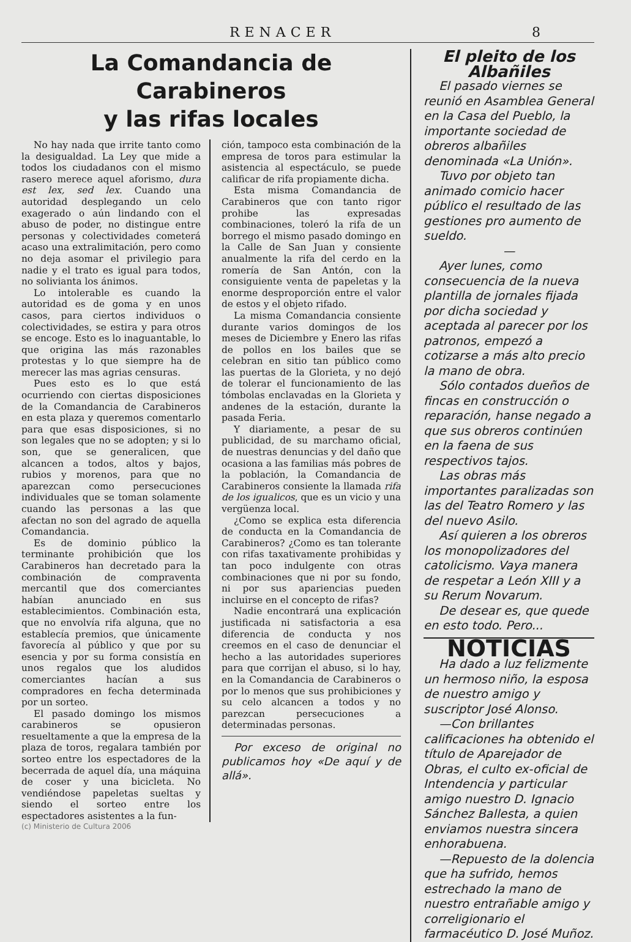RENACER 8
La Comandancia de Carabineros
y las rifas locales
No hay nada que irrite tanto como la desigualdad. La Ley que mide a todos los ciudadanos con el mismo rasero merece aquel aforismo, dura est lex, sed lex. Cuando una autoridad desplegando un celo exagerado o aún lindando con el abuso de poder, no distingue entre personas y colectividades cometerá acaso una extralimitación, pero como no deja asomar el privilegio para nadie y el trato es igual para todos, no solivianta los ánimos.
Lo intolerable es cuando la autoridad es de goma y en unos casos, para ciertos individuos o colectividades, se estira y para otros se encoge. Esto es lo inaguantable, lo que origina las más razonables protestas y lo que siempre ha de merecer las mas agrias censuras.
Pues esto es lo que está ocurriendo con ciertas disposiciones de la Comandancia de Carabineros en esta plaza y queremos comentarlo para que esas disposiciones, si no son legales que no se adopten; y si lo son, que se generalicen, que alcancen a todos, altos y bajos, rubios y morenos, para que no aparezcan como persecuciones individuales que se toman solamente cuando las personas a las que afectan no son del agrado de aquella Comandancia.
Es de dominio público la terminante prohibición que los Carabineros han decretado para la combinación de compraventa mercantil que dos comerciantes habían anunciado en sus establecimientos. Combinación esta, que no envolvía rifa alguna, que no establecía premios, que únicamente favorecía al público y que por su esencia y por su forma consistía en unos regalos que los aludidos comerciantes hacían a sus compradores en fecha determinada por un sorteo.
El pasado domingo los mismos carabineros se opusieron resueltamente a que la empresa de la plaza de toros, regalara también por sorteo entre los espectadores de la becerrada de aquel día, una máquina de coser y una bicicleta. No vendiéndose papeletas sueltas y siendo el sorteo entre los espectadores asistentes a la fun-
ción, tampoco esta combinación de la empresa de toros para estimular la asistencia al espectáculo, se puede calificar de rifa propiamente dicha.
Esta misma Comandancia de Carabineros que con tanto rigor prohibe las expresadas combinaciones, toleró la rifa de un borrego el mismo pasado domingo en la Calle de San Juan y consiente anualmente la rifa del cerdo en la romería de San Antón, con la consiguiente venta de papeletas y la enorme desproporción entre el valor de estos y el objeto rifado.
La misma Comandancia consiente durante varios domingos de los meses de Diciembre y Enero las rifas de pollos en los bailes que se celebran en sitio tan público como las puertas de la Glorieta, y no dejó de tolerar el funcionamiento de las tómbolas enclavadas en la Glorieta y andenes de la estación, durante la pasada Feria.
Y diariamente, a pesar de su publicidad, de su marchamo oficial, de nuestras denuncias y del daño que ocasiona a las familias más pobres de la población, la Comandancia de Carabineros consiente la llamada rifa de los igualicos, que es un vicio y una vergüenza local.
¿Como se explica esta diferencia de conducta en la Comandancia de Carabineros? ¿Como es tan tolerante con rifas taxativamente prohibidas y tan poco indulgente con otras combinaciones que ni por su fondo, ni por sus apariencias pueden incluirse en el concepto de rifas?
Nadie encontrará una explicación justificada ni satisfactoria a esa diferencia de conducta y nos creemos en el caso de denunciar el hecho a las autoridades superiores para que corrijan el abuso, si lo hay, en la Comandancia de Carabineros o por lo menos que sus prohibiciones y su celo alcancen a todos y no parezcan persecuciones a determinadas personas.
Por exceso de original no publicamos hoy «De aquí y de allá».
(c) Ministerio de Cultura 2006
El pleito de los Albañiles
El pasado viernes se reunió en Asamblea General en la Casa del Pueblo, la importante sociedad de obreros albañiles denominada «La Unión».
Tuvo por objeto tan animado comicio hacer público el resultado de las gestiones pro aumento de sueldo.
—
Ayer lunes, como consecuencia de la nueva plantilla de jornales fijada por dicha sociedad y aceptada al parecer por los patronos, empezó a cotizarse a más alto precio la mano de obra.
Sólo contados dueños de fincas en construcción o reparación, hanse negado a que sus obreros continúen en la faena de sus respectivos tajos.
Las obras más importantes paralizadas son las del Teatro Romero y las del nuevo Asilo.
Así quieren a los obreros los monopolizadores del catolicismo. Vaya manera de respetar a León XIII y a su Rerum Novarum.
De desear es, que quede en esto todo. Pero...
NOTICIAS
Ha dado a luz felizmente un hermoso niño, la esposa de nuestro amigo y suscriptor José Alonso.
—Con brillantes calificaciones ha obtenido el título de Aparejador de Obras, el culto ex-oficial de Intendencia y particular amigo nuestro D. Ignacio Sánchez Ballesta, a quien enviamos nuestra sincera enhorabuena.
—Repuesto de la dolencia que ha sufrido, hemos estrechado la mano de nuestro entrañable amigo y correligionario el farmacéutico D. José Muñoz.